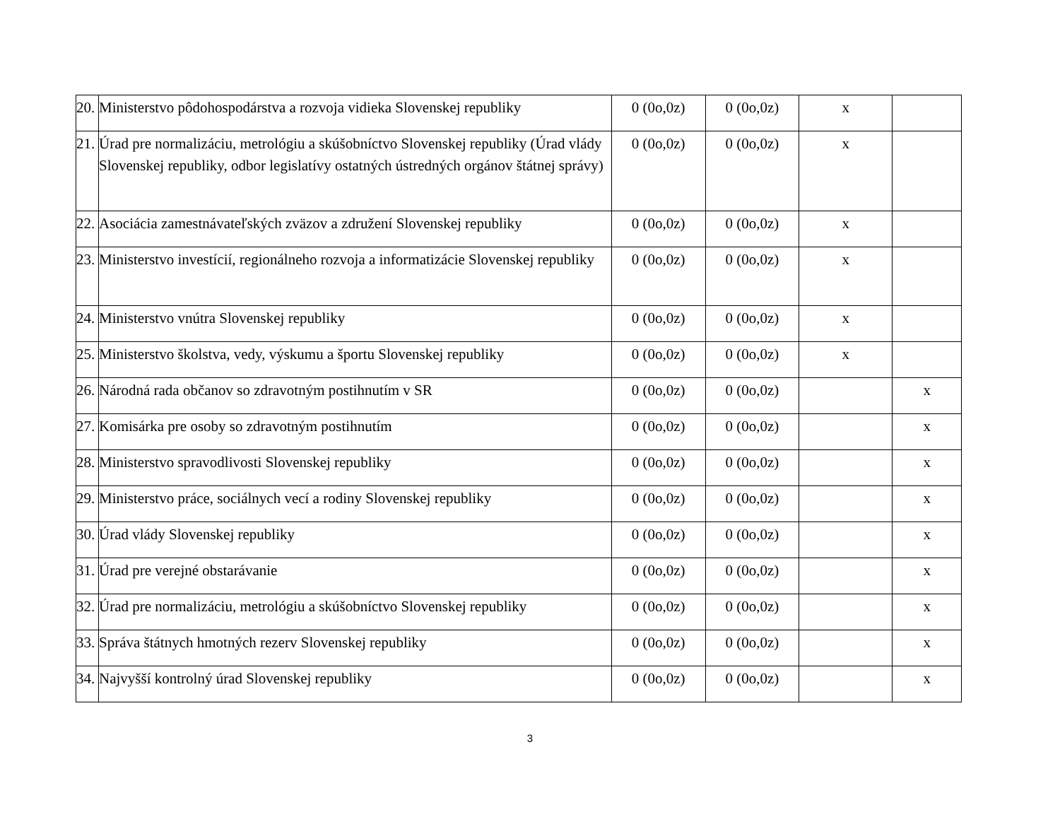| 20. | Ministerstvo pôdohospodárstva a rozvoja vidieka Slovenskej republiky | 0 (0o,0z) | 0 (0o,0z) | x | |
| 21. | Úrad pre normalizáciu, metrológiu a skúšobníctvo Slovenskej republiky (Úrad vlády Slovenskej republiky, odbor legislatívy ostatných ústredných orgánov štátnej správy) | 0 (0o,0z) | 0 (0o,0z) | x | |
| 22. | Asociácia zamestnávateľských zväzov a združení Slovenskej republiky | 0 (0o,0z) | 0 (0o,0z) | x | |
| 23. | Ministerstvo investícií, regionálneho rozvoja a informatizácie Slovenskej republiky | 0 (0o,0z) | 0 (0o,0z) | x | |
| 24. | Ministerstvo vnútra Slovenskej republiky | 0 (0o,0z) | 0 (0o,0z) | x | |
| 25. | Ministerstvo školstva, vedy, výskumu a športu Slovenskej republiky | 0 (0o,0z) | 0 (0o,0z) | x | |
| 26. | Národná rada občanov so zdravotným postihnutím v SR | 0 (0o,0z) | 0 (0o,0z) | | x |
| 27. | Komisárka pre osoby so zdravotným postihnutím | 0 (0o,0z) | 0 (0o,0z) | | x |
| 28. | Ministerstvo spravodlivosti Slovenskej republiky | 0 (0o,0z) | 0 (0o,0z) | | x |
| 29. | Ministerstvo práce, sociálnych vecí a rodiny Slovenskej republiky | 0 (0o,0z) | 0 (0o,0z) | | x |
| 30. | Úrad vlády Slovenskej republiky | 0 (0o,0z) | 0 (0o,0z) | | x |
| 31. | Úrad pre verejné obstarávanie | 0 (0o,0z) | 0 (0o,0z) | | x |
| 32. | Úrad pre normalizáciu, metrológiu a skúšobníctvo Slovenskej republiky | 0 (0o,0z) | 0 (0o,0z) | | x |
| 33. | Správa štátnych hmotných rezerv Slovenskej republiky | 0 (0o,0z) | 0 (0o,0z) | | x |
| 34. | Najvyšší kontrolný úrad Slovenskej republiky | 0 (0o,0z) | 0 (0o,0z) | | x |
3